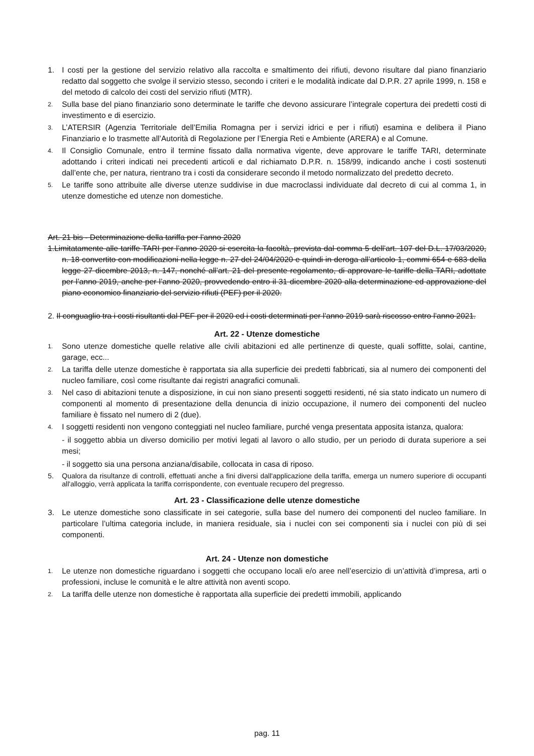1. I costi per la gestione del servizio relativo alla raccolta e smaltimento dei rifiuti, devono risultare dal piano finanziario redatto dal soggetto che svolge il servizio stesso, secondo i criteri e le modalità indicate dal D.P.R. 27 aprile 1999, n. 158 e del metodo di calcolo dei costi del servizio rifiuti (MTR).
2. Sulla base del piano finanziario sono determinate le tariffe che devono assicurare l’integrale copertura dei predetti costi di investimento e di esercizio.
3. L’ATERSIR (Agenzia Territoriale dell’Emilia Romagna per i servizi idrici e per i rifiuti) esamina e delibera il Piano Finanziario e lo trasmette all’Autorità di Regolazione per l’Energia Reti e Ambiente (ARERA) e al Comune.
4. Il Consiglio Comunale, entro il termine fissato dalla normativa vigente, deve approvare le tariffe TARI, determinate adottando i criteri indicati nei precedenti articoli e dal richiamato D.P.R. n. 158/99, indicando anche i costi sostenuti dall’ente che, per natura, rientrano tra i costi da considerare secondo il metodo normalizzato del predetto decreto.
5. Le tariffe sono attribuite alle diverse utenze suddivise in due macroclassi individuate dal decreto di cui al comma 1, in utenze domestiche ed utenze non domestiche.
Art. 21 bis - Determinazione della tariffa per l’anno 2020
1.Limitatamente alle tariffe TARI per l’anno 2020 si esercita la facoltà, prevista dal comma 5 dell’art. 107 del D.L. 17/03/2020, n. 18 convertito con modificazioni nella legge n. 27 del 24/04/2020 e quindi in deroga all’articolo 1, commi 654 e 683 della legge 27 dicembre 2013, n. 147, nonché all’art. 21 del presente regolamento, di approvare le tariffe della TARI, adottate per l’anno 2019, anche per l’anno 2020, provvedendo entro il 31 dicembre 2020 alla determinazione ed approvazione del piano economico finanziario del servizio rifiuti (PEF) per il 2020.
2. Il conguaglio tra i costi risultanti dal PEF per il 2020 ed i costi determinati per l’anno 2019 sarà riscosso entro l’anno 2021.
Art. 22 - Utenze domestiche
1. Sono utenze domestiche quelle relative alle civili abitazioni ed alle pertinenze di queste, quali soffitte, solai, cantine, garage, ecc...
2. La tariffa delle utenze domestiche è rapportata sia alla superficie dei predetti fabbricati, sia al numero dei componenti del nucleo familiare, così come risultante dai registri anagrafici comunali.
3. Nel caso di abitazioni tenute a disposizione, in cui non siano presenti soggetti residenti, né sia stato indicato un numero di componenti al momento di presentazione della denuncia di inizio occupazione, il numero dei componenti del nucleo familiare è fissato nel numero di 2 (due).
4. I soggetti residenti non vengono conteggiati nel nucleo familiare, purché venga presentata apposita istanza, qualora:
- il soggetto abbia un diverso domicilio per motivi legati al lavoro o allo studio, per un periodo di durata superiore a sei mesi;
- il soggetto sia una persona anziana/disabile, collocata in casa di riposo.
5. Qualora da risultanze di controlli, effettuati anche a fini diversi dall'applicazione della tariffa, emerga un numero superiore di occupanti all'alloggio, verrà applicata la tariffa corrispondente, con eventuale recupero del pregresso.
Art. 23 - Classificazione delle utenze domestiche
3. Le utenze domestiche sono classificate in sei categorie, sulla base del numero dei componenti del nucleo familiare. In particolare l’ultima categoria include, in maniera residuale, sia i nuclei con sei componenti sia i nuclei con più di sei componenti.
Art. 24 - Utenze non domestiche
1. Le utenze non domestiche riguardano i soggetti che occupano locali e/o aree nell’esercizio di un’attività d’impresa, arti o professioni, incluse le comunità e le altre attività non aventi scopo.
2. La tariffa delle utenze non domestiche è rapportata alla superficie dei predetti immobili, applicando
pag. 11